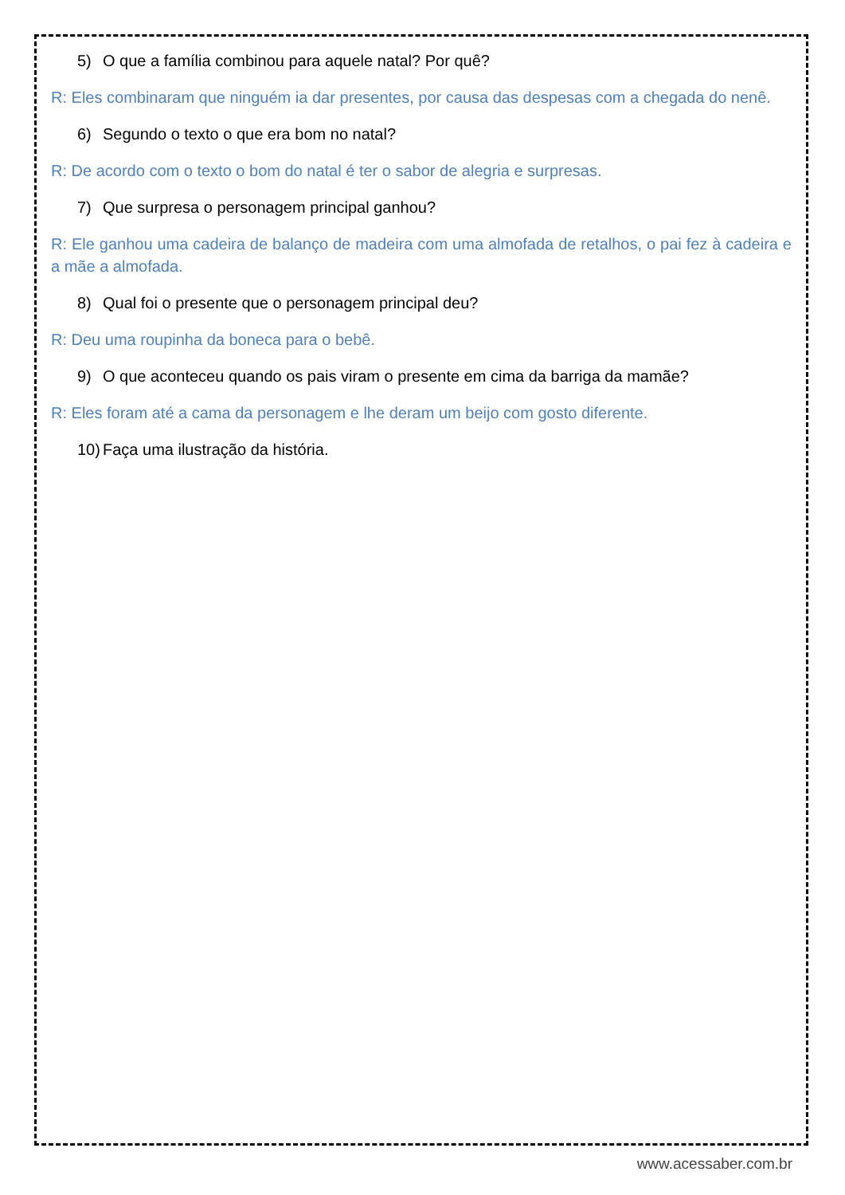5) O que a família combinou para aquele natal? Por quê?
R: Eles combinaram que ninguém ia dar presentes, por causa das despesas com a chegada do nenê.
6) Segundo o texto o que era bom no natal?
R: De acordo com o texto o bom do natal é ter o sabor de alegria e surpresas.
7) Que surpresa o personagem principal ganhou?
R: Ele ganhou uma cadeira de balanço de madeira com uma almofada de retalhos, o pai fez à cadeira e a mãe a almofada.
8) Qual foi o presente que o personagem principal deu?
R: Deu uma roupinha da boneca para o bebê.
9) O que aconteceu quando os pais viram o presente em cima da barriga da mamãe?
R: Eles foram até a cama da personagem e lhe deram um beijo com gosto diferente.
10) Faça uma ilustração da história.
www.acessaber.com.br